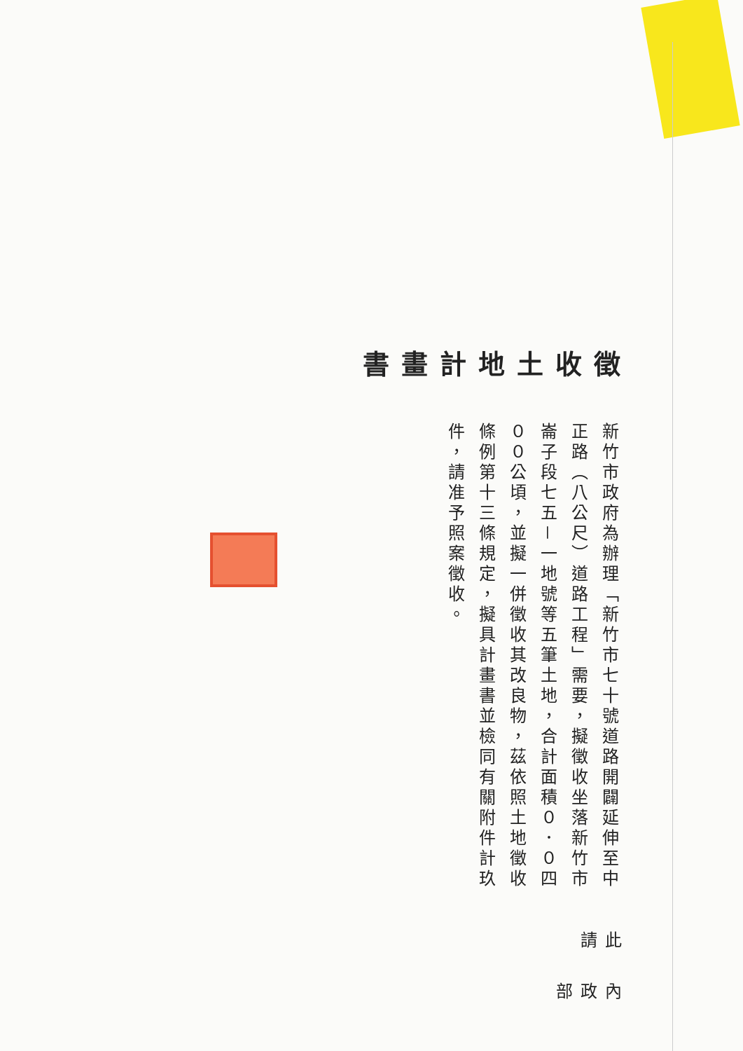徵收土地計畫書
新竹市政府為辦理「新竹市七十號道路開闢延伸至中正路（八公尺）道路工程」需要，擬徵收坐落新竹市崙子段七五－一地號等五筆土地，合計面積０．０四００公頃，並擬一併徵收其改良物，茲依照土地徵收條例第十三條規定，擬具計畫書並檢同有關附件計玖件，請准予照案徵收。
此請
內政部